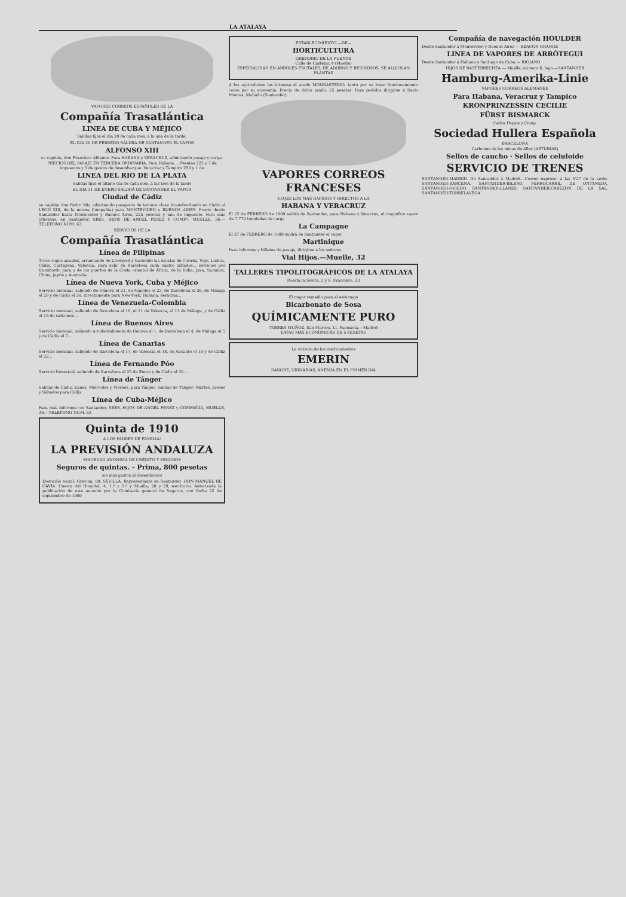LA ATALAYA
VAPORES CORREOS ESPAÑOLES DE LA
Compañía Trasatlántica
LINEA DE CUBA Y MÉJICO
Salidas fijas el dia 20 de cada mes, á la una de la tarde.
EL DIA 20 DE FEBRERO SALDRÁ DE SANTANDER EL VAPOR
ALFONSO XIII
su capitán, don Francisco Aldamiz. Para HABANA y VERACRUZ, admitiendo pasaje y carga. PRECIOS DEL PASAJE EN TERCERA ORDINARIA. Para Habana.... Pesetas 225 y 7 de impuestos y 5 de gastos de desembarque. Veracruz y Tampico 250 y 1 de
LINEA DEL RIO DE LA PLATA
Salidas fijas el último día de cada mes, á las tres de la tarde
EL DIA 31 DE ENERO SALDRÁ DE SANTANDER EL VAPOR
Ciudad de Cádiz
su capitán don Pedro Mir, admitiendo pasajeros de tercera clase (transbordando en Cádiz al LEON XIII, de la misma Compañía) para MONTEVIDEO y BUENOS AIRES. Precio desde Santander hasta Montevideo y Buenos Aires, 225 pesetas y una de impuesto. Para más informes, en Santander, SRES. HIJOS DE ANGEL PEREZ Y COMP.ª, MUELLE, 36.—TELEFONO NUM. 63.
SERVICIOS DE LA
Compañía Trasatlántica
Línea de Filipinas
Trece viajes anuales, arrancando de Liverpool y haciendo las escalas de Coruña, Vigo, Lisboa, Cádiz, Cartagena, Valencia, para salir de Barcelona cada cuatro sábados... servicios por transbordo para y de los puertos de la Costa oriental de África, de la India, Java, Sumatra, China, Japón y Australia.
Línea de Nueva York, Cuba y Méjico
Servicio mensual, saliendo de Génova el 21, de Nápoles el 23, de Barcelona el 26, de Málaga el 28 y de Cádiz el 30, directamente para New-York, Habana, Veracruz...
Línea de Venezuela-Colombia
Servicio mensual, saliendo de Barcelona el 10, el 11 de Valencia, el 13 de Málaga, y de Cádiz el 15 de cada mes...
Línea de Buenos Aires
Servicio mensual, saliendo accidentalmente de Génova el 1, de Barcelona el 4, de Málaga el 5 y de Cádiz el 7...
Línea de Canarias
Servicio mensual, saliendo de Barcelona el 17, de Valencia el 18, de Alicante el 19 y de Cádiz el 22...
Línea de Fernando Póo
Servicio bimestral, saliendo de Barcelona el 25 de Enero y de Cádiz el 30...
Línea de Tánger
Salidas de Cádiz: Lunes, Miércoles y Viernes, para Tánger. Salidas de Tánger: Martes, Jueves y Sábados para Cádiz.
Línea de Cuba-Méjico
Para más informes: en Santander, SRES. HIJOS DE ANGEL PEREZ y COMPAÑÍA, MUELLE, 36.—TELEFONO NUM. 63
Quinta de 1910
A LOS PADRES DE FAMILIA!
LA PREVISIÓN ANDALUZA
SOCIEDAD ANONIMA DE CRÉDITO Y SEGUROS
Seguros de quintas. - Prima, 800 pesetas
sin más gastos al desembolsos
Domicilio social: Gravina, 90, SEVILLA. Representante en Santander: DON MANUEL DE CAVIA. Cuesta del Hospital, 4, 1.º y 2.º y Muelle, 28 y 29, escritorio. Autorizada la publicación de este anuncio por la Comisaría general de Seguros, con fecha 22 de septiembre de 1909
ESTABLECIMIENTO —DE—
HORTICULTURA
GREGORIO DE LA FUENTE
Calle de Castelar, 4 (Muelle)
ESPECIALIDAD EN ÁRBOLES FRUTALES, DE ADORNO Y RESINOSOS. SE ALQUILAN PLANTAS
A los agricultores les interesa el arado MONDASTERIO, tanto por su buen funcionamiento como por su economía. Precio de dicho arado, 25 pesetas. Para pedidos dirigirse á Darío Montes, Maliaño (Santander).
VAPORES CORREOS FRANCESES
VIAJES LOS MAS RAPIDOS Y DIRECTOS A LA
HABANA Y VERACRUZ
El 22 de FEBRERO de 1909 saldrá de Santander, para Habana y Veracruz, el magnífico vapor de 7.772 toneladas de carga
La Campagne
El 27 de FEBRERO de 1909 saldrá de Santander el vapor
Martinique
Para informes y billetes de pasaje, dirigirse á los señores
Vial Hijos.—Muelle, 32
TALLERES TIPOLITOGRÁFICOS DE LA ATALAYA
Puerta la Sierra, 2 y S. Francisco, 23
El mejor remedio para el estómago
Bicarbonato de Sosa
QUÍMICAMENTE PURO
TORRES MUÑOZ, San Marcos, 11, Farmacia.—Madrid
LATAS MÁS ECONÓMICAS DE 5 PESETAS
La victoria de los medicamentos
EMERIN
SANGRE, URINARIAS, ANEMIA EN EL PRIMER DIA
Compañía de navegación HOULDER
Desde Santander á Montevideo y Buenos Aires — BEACON GRANGE
LINEA DE VAPORES DE ARRÓTEGUI
Desde Santander á Habana y Santiago de Cuba — RIOJANO
HIJOS DE BASTERRECHEA — Muelle, número 6, bajo.—SANTANDER
Hamburg-Amerika-Linie
VAPORES CORREOS ALEMANES
Para Habana, Veracruz y Tampico
KRONPRINZESSIN CECILIE
FÜRST BISMARCK
Carlos Hoppe y Comp.
Sociedad Hullera Española
BARCELONA
Carbones de las minas de Aller (ASTURIAS)
Sellos de caucho · Sellos de celuloide
SERVICIO DE TRENES
SANTANDER-MADRID. De Santander á Madrid.—Correo expreso: á las 4'27 de la tarde. SANTANDER-BARCENA. SANTANDER-BILBAO. FERROCARRIL DE ONTANEDA. SANTANDER-OVIEDO. SANTANDER-LLANES. SANTANDER-CABEZON DE LA SAL. SANTANDER-TORRELAVEGA.